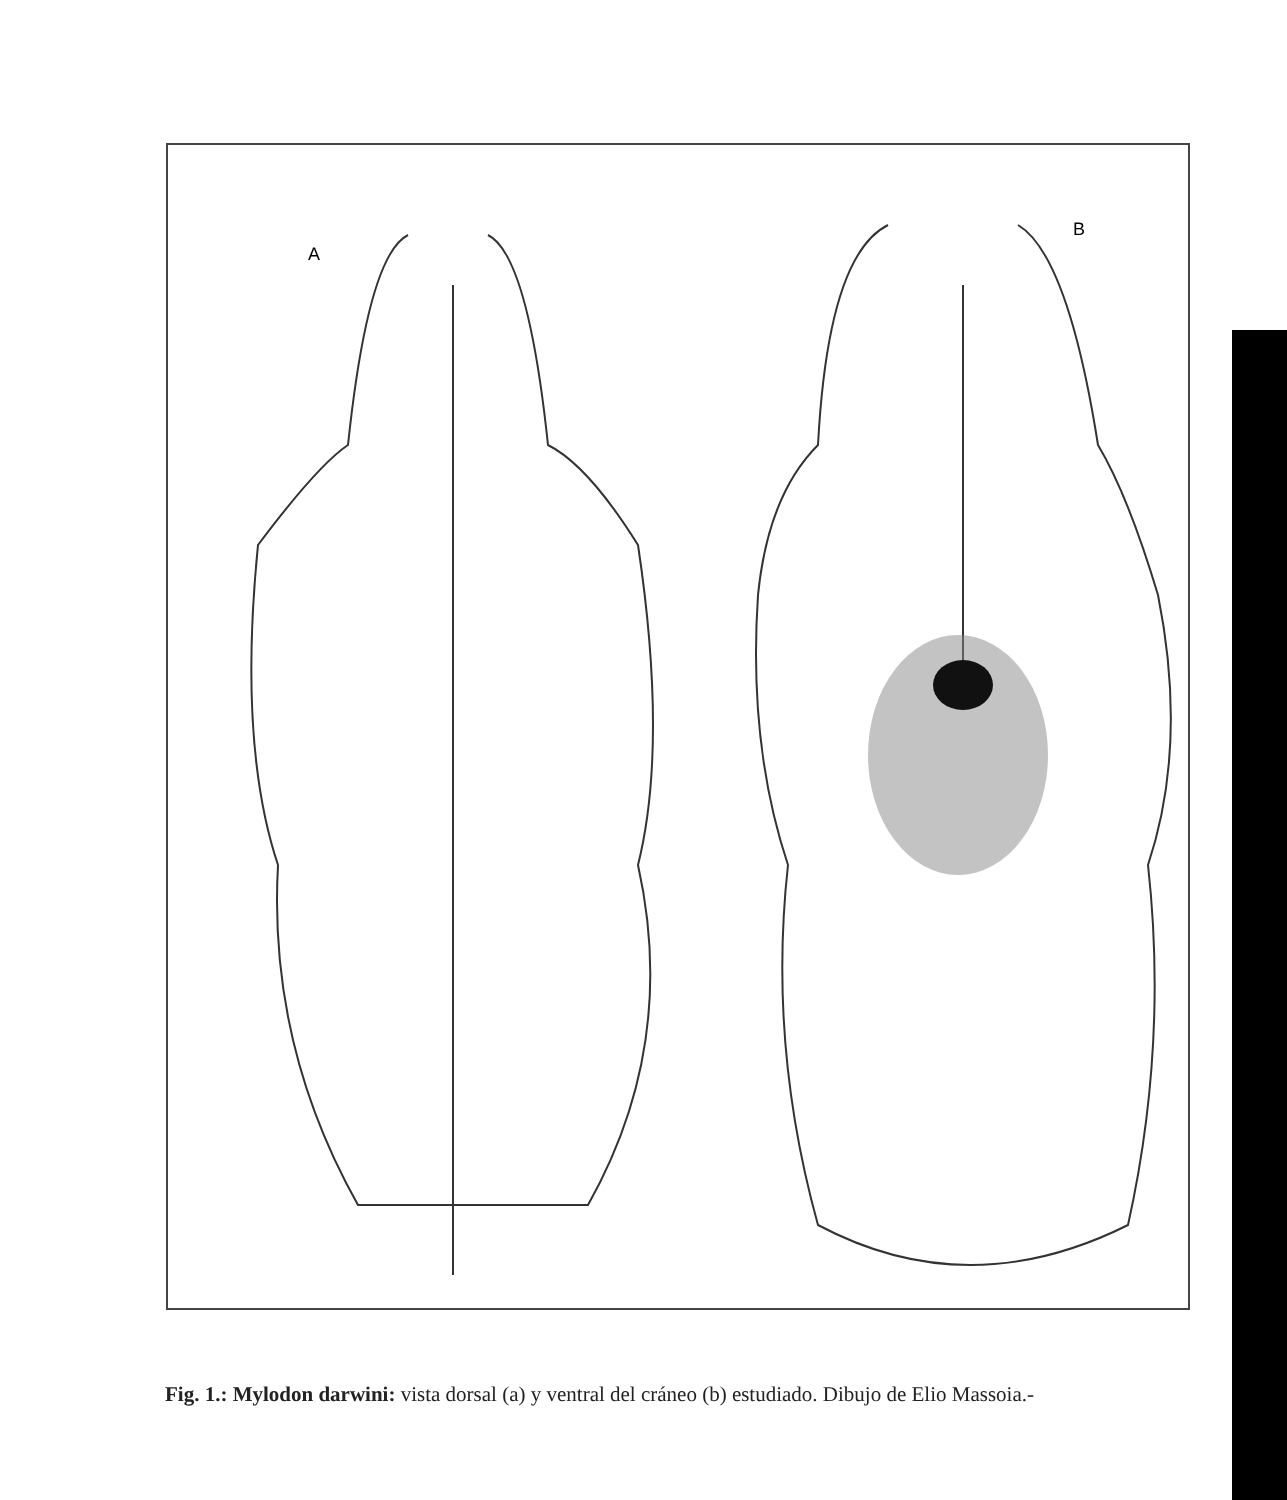A
B
Fig. 1.: Mylodon darwini: vista dorsal (a) y ventral del cráneo (b) estudiado. Dibujo de Elio Massoia.-